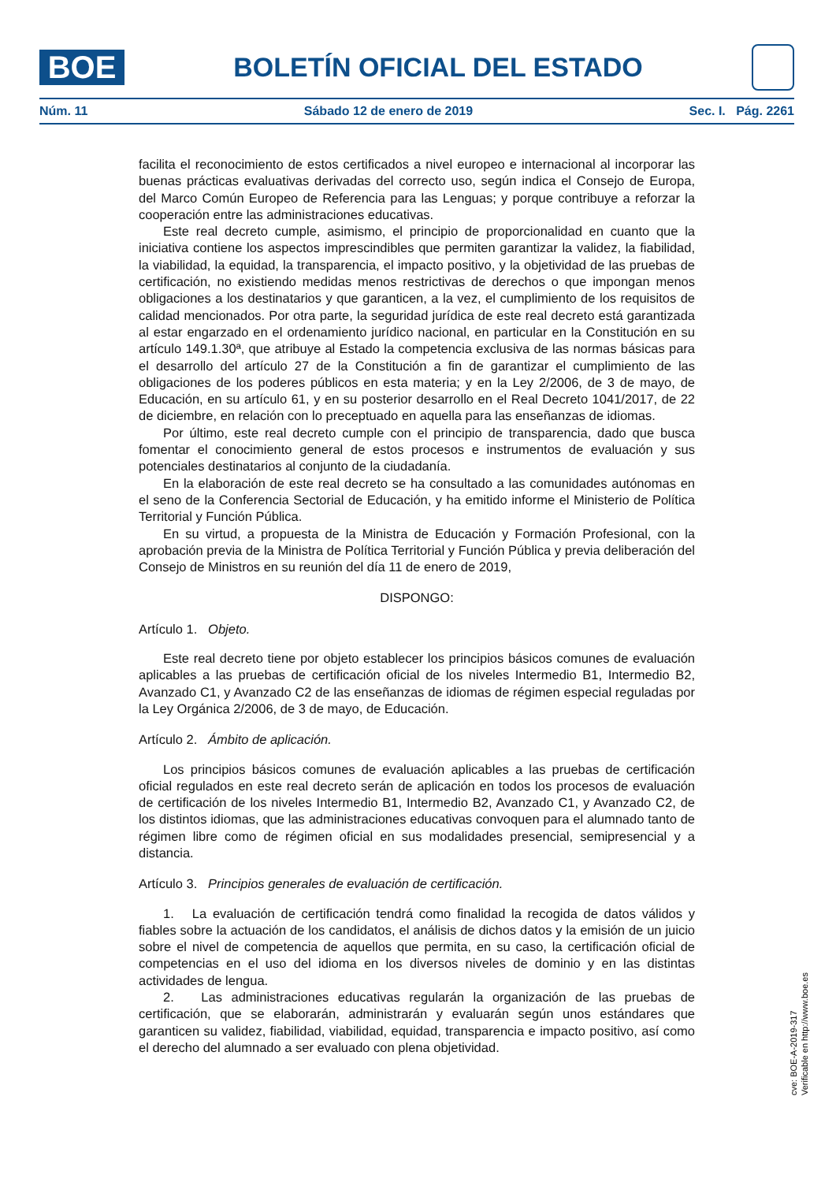BOE
BOLETÍN OFICIAL DEL ESTADO
Núm. 11 Sábado 12 de enero de 2019 Sec. I. Pág. 2261
facilita el reconocimiento de estos certificados a nivel europeo e internacional al incorporar las buenas prácticas evaluativas derivadas del correcto uso, según indica el Consejo de Europa, del Marco Común Europeo de Referencia para las Lenguas; y porque contribuye a reforzar la cooperación entre las administraciones educativas.
Este real decreto cumple, asimismo, el principio de proporcionalidad en cuanto que la iniciativa contiene los aspectos imprescindibles que permiten garantizar la validez, la fiabilidad, la viabilidad, la equidad, la transparencia, el impacto positivo, y la objetividad de las pruebas de certificación, no existiendo medidas menos restrictivas de derechos o que impongan menos obligaciones a los destinatarios y que garanticen, a la vez, el cumplimiento de los requisitos de calidad mencionados. Por otra parte, la seguridad jurídica de este real decreto está garantizada al estar engarzado en el ordenamiento jurídico nacional, en particular en la Constitución en su artículo 149.1.30ª, que atribuye al Estado la competencia exclusiva de las normas básicas para el desarrollo del artículo 27 de la Constitución a fin de garantizar el cumplimiento de las obligaciones de los poderes públicos en esta materia; y en la Ley 2/2006, de 3 de mayo, de Educación, en su artículo 61, y en su posterior desarrollo en el Real Decreto 1041/2017, de 22 de diciembre, en relación con lo preceptuado en aquella para las enseñanzas de idiomas.
Por último, este real decreto cumple con el principio de transparencia, dado que busca fomentar el conocimiento general de estos procesos e instrumentos de evaluación y sus potenciales destinatarios al conjunto de la ciudadanía.
En la elaboración de este real decreto se ha consultado a las comunidades autónomas en el seno de la Conferencia Sectorial de Educación, y ha emitido informe el Ministerio de Política Territorial y Función Pública.
En su virtud, a propuesta de la Ministra de Educación y Formación Profesional, con la aprobación previa de la Ministra de Política Territorial y Función Pública y previa deliberación del Consejo de Ministros en su reunión del día 11 de enero de 2019,
DISPONGO:
Artículo 1. Objeto.
Este real decreto tiene por objeto establecer los principios básicos comunes de evaluación aplicables a las pruebas de certificación oficial de los niveles Intermedio B1, Intermedio B2, Avanzado C1, y Avanzado C2 de las enseñanzas de idiomas de régimen especial reguladas por la Ley Orgánica 2/2006, de 3 de mayo, de Educación.
Artículo 2. Ámbito de aplicación.
Los principios básicos comunes de evaluación aplicables a las pruebas de certificación oficial regulados en este real decreto serán de aplicación en todos los procesos de evaluación de certificación de los niveles Intermedio B1, Intermedio B2, Avanzado C1, y Avanzado C2, de los distintos idiomas, que las administraciones educativas convoquen para el alumnado tanto de régimen libre como de régimen oficial en sus modalidades presencial, semipresencial y a distancia.
Artículo 3. Principios generales de evaluación de certificación.
1. La evaluación de certificación tendrá como finalidad la recogida de datos válidos y fiables sobre la actuación de los candidatos, el análisis de dichos datos y la emisión de un juicio sobre el nivel de competencia de aquellos que permita, en su caso, la certificación oficial de competencias en el uso del idioma en los diversos niveles de dominio y en las distintas actividades de lengua.
2. Las administraciones educativas regularán la organización de las pruebas de certificación, que se elaborarán, administrarán y evaluarán según unos estándares que garanticen su validez, fiabilidad, viabilidad, equidad, transparencia e impacto positivo, así como el derecho del alumnado a ser evaluado con plena objetividad.
cve: BOE-A-2019-317
Verificable en http://www.boe.es